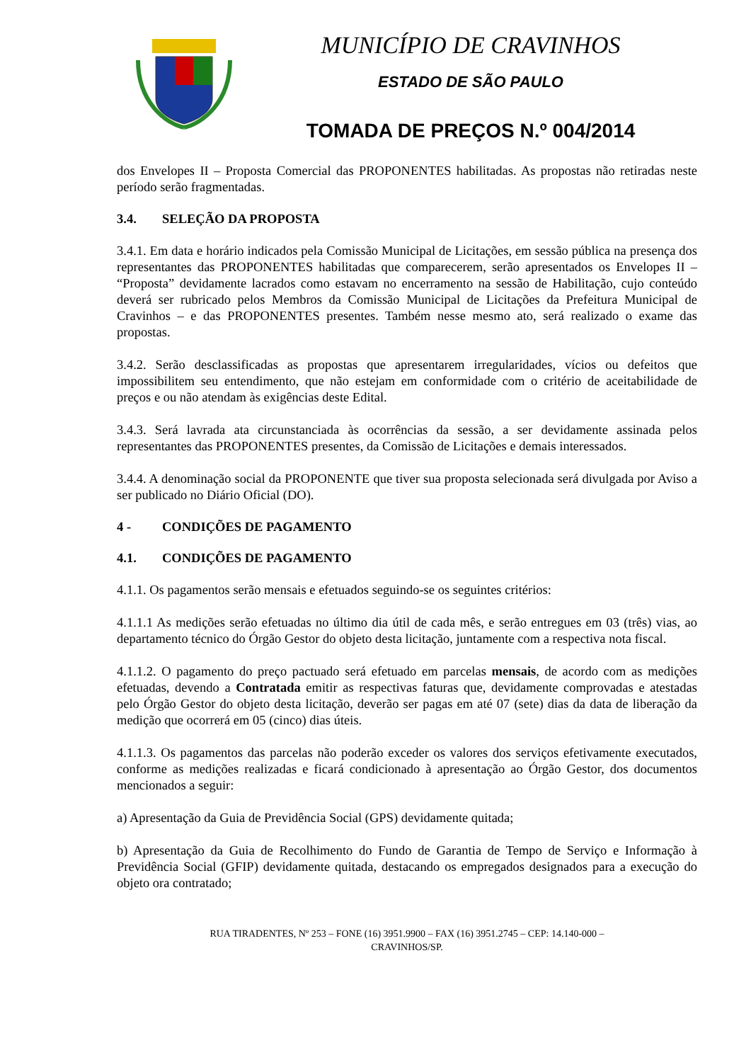MUNICÍPIO DE CRAVINHOS
ESTADO DE SÃO PAULO
TOMADA DE PREÇOS N.º 004/2014
dos Envelopes II – Proposta Comercial das PROPONENTES habilitadas. As propostas não retiradas neste período serão fragmentadas.
3.4. SELEÇÃO DA PROPOSTA
3.4.1. Em data e horário indicados pela Comissão Municipal de Licitações, em sessão pública na presença dos representantes das PROPONENTES habilitadas que comparecerem, serão apresentados os Envelopes II – “Proposta” devidamente lacrados como estavam no encerramento na sessão de Habilitação, cujo conteúdo deverá ser rubricado pelos Membros da Comissão Municipal de Licitações da Prefeitura Municipal de Cravinhos – e das PROPONENTES presentes. Também nesse mesmo ato, será realizado o exame das propostas.
3.4.2. Serão desclassificadas as propostas que apresentarem irregularidades, vícios ou defeitos que impossibilitem seu entendimento, que não estejam em conformidade com o critério de aceitabilidade de preços e ou não atendam às exigências deste Edital.
3.4.3. Será lavrada ata circunstanciada às ocorrências da sessão, a ser devidamente assinada pelos representantes das PROPONENTES presentes, da Comissão de Licitações e demais interessados.
3.4.4. A denominação social da PROPONENTE que tiver sua proposta selecionada será divulgada por Aviso a ser publicado no Diário Oficial (DO).
4 - CONDIÇÕES DE PAGAMENTO
4.1. CONDIÇÕES DE PAGAMENTO
4.1.1. Os pagamentos serão mensais e efetuados seguindo-se os seguintes critérios:
4.1.1.1 As medições serão efetuadas no último dia útil de cada mês, e serão entregues em 03 (três) vias, ao departamento técnico do Órgão Gestor do objeto desta licitação, juntamente com a respectiva nota fiscal.
4.1.1.2. O pagamento do preço pactuado será efetuado em parcelas mensais, de acordo com as medições efetuadas, devendo a Contratada emitir as respectivas faturas que, devidamente comprovadas e atestadas pelo Órgão Gestor do objeto desta licitação, deverão ser pagas em até 07 (sete) dias da data de liberação da medição que ocorrerá em 05 (cinco) dias úteis.
4.1.1.3. Os pagamentos das parcelas não poderão exceder os valores dos serviços efetivamente executados, conforme as medições realizadas e ficará condicionado à apresentação ao Órgão Gestor, dos documentos mencionados a seguir:
a) Apresentação da Guia de Previdência Social (GPS) devidamente quitada;
b) Apresentação da Guia de Recolhimento do Fundo de Garantia de Tempo de Serviço e Informação à Previdência Social (GFIP) devidamente quitada, destacando os empregados designados para a execução do objeto ora contratado;
RUA TIRADENTES, Nº 253 – FONE (16) 3951.9900 – FAX (16) 3951.2745 – CEP: 14.140-000 –
CRAVINHOS/SP.